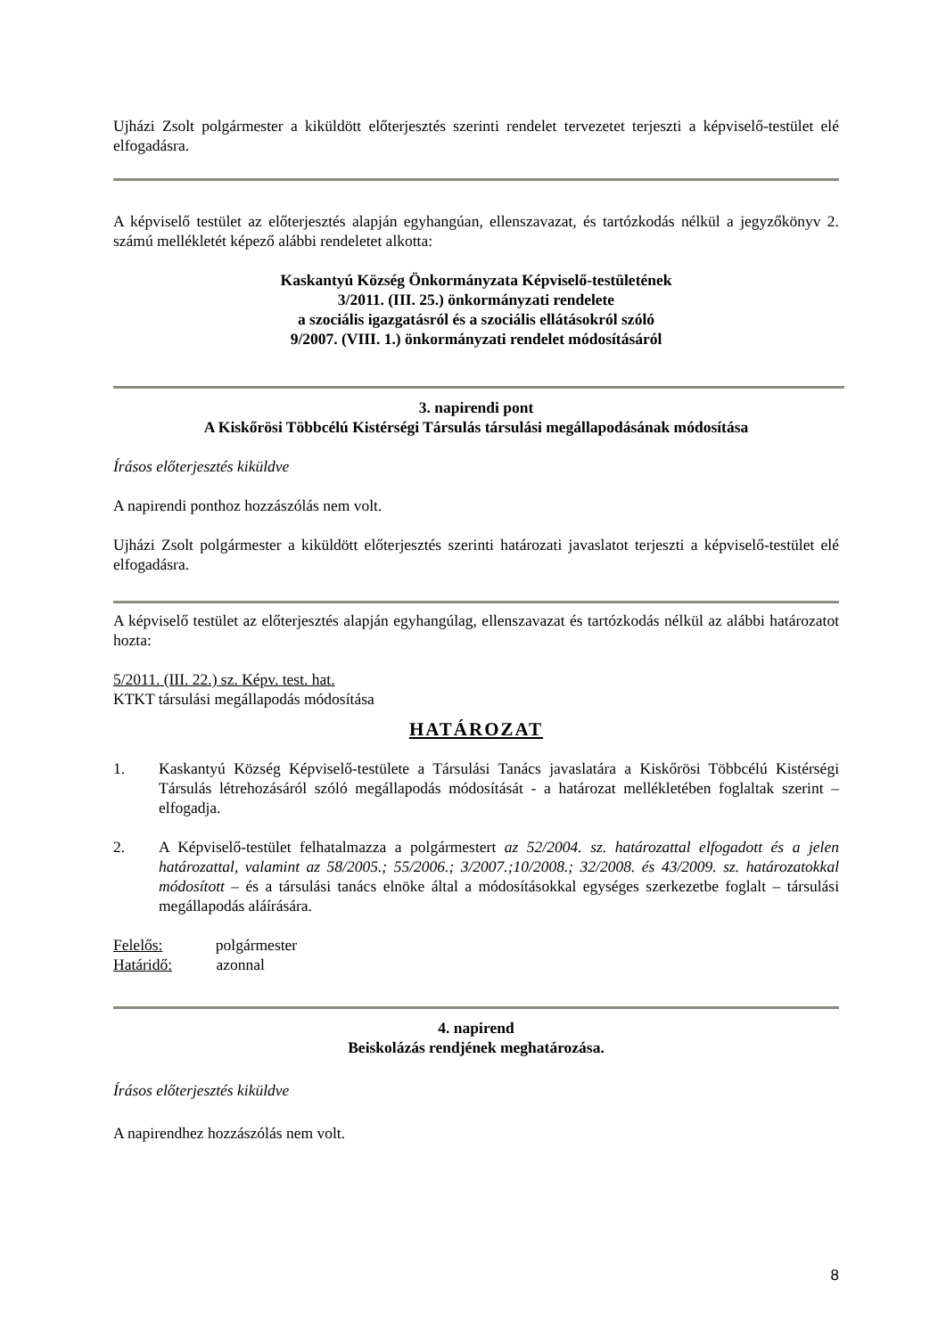Ujházi Zsolt polgármester a kiküldött előterjesztés szerinti rendelet tervezetet terjeszti a képviselő-testület elé elfogadásra.
A képviselő testület az előterjesztés alapján egyhangúan, ellenszavazat, és tartózkodás nélkül a jegyzőkönyv 2. számú mellékletét képező alábbi rendeletet alkotta:
Kaskantyú Község Önkormányzata Képviselő-testületének
3/2011. (III. 25.) önkormányzati rendelete
a szociális igazgatásról és a szociális ellátásokról szóló
9/2007. (VIII. 1.) önkormányzati rendelet módosításáról
3. napirendi pont
A Kiskőrösi Többcélú Kistérségi Társulás társulási megállapodásának módosítása
Írásos előterjesztés kiküldve
A napirendi ponthoz hozzászólás nem volt.
Ujházi Zsolt polgármester a kiküldött előterjesztés szerinti határozati javaslatot terjeszti a képviselő-testület elé elfogadásra.
A képviselő testület az előterjesztés alapján egyhangúlag, ellenszavazat és tartózkodás nélkül az alábbi határozatot hozta:
5/2011. (III. 22.) sz. Képv. test. hat.
KTKT társulási megállapodás módosítása
HATÁROZAT
1. Kaskantyú Község Képviselő-testülete a Társulási Tanács javaslatára a Kiskőrösi Többcélú Kistérségi Társulás létrehozásáról szóló megállapodás módosítását - a határozat mellékletében foglaltak szerint – elfogadja.
2. A Képviselő-testület felhatalmazza a polgármestert az 52/2004. sz. határozattal elfogadott és a jelen határozattal, valamint az 58/2005.; 55/2006.; 3/2007.;10/2008.; 32/2008. és 43/2009. sz. határozatokkal módosított – és a társulási tanács elnöke által a módosításokkal egységes szerkezetbe foglalt – társulási megállapodás aláírására.
Felelős: polgármester
Határidő: azonnal
4. napirend
Beiskolázás rendjének meghatározása.
Írásos előterjesztés kiküldve
A napirendhez hozzászólás nem volt.
8